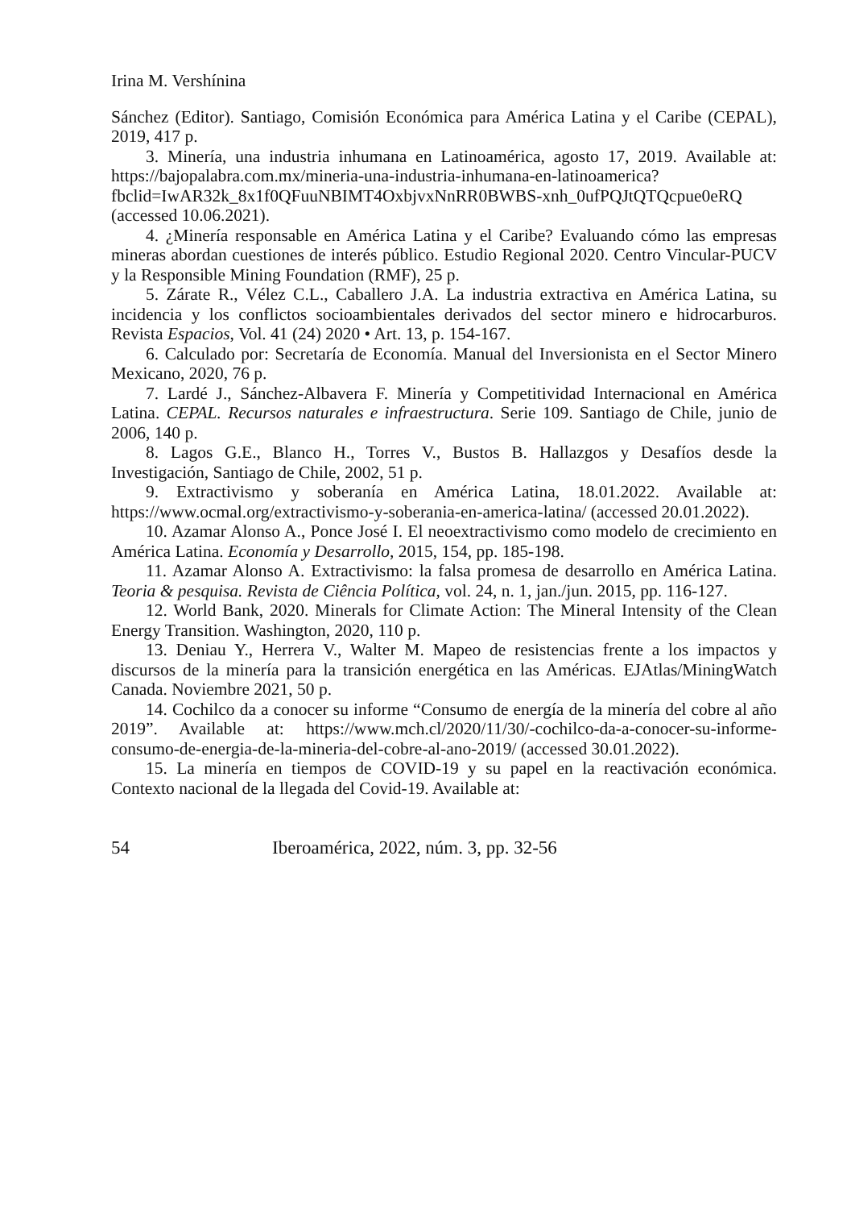Irina M. Vershínina
Sánchez (Editor). Santiago, Comisión Económica para América Latina y el Caribe (CEPAL), 2019, 417 p.
3. Minería, una industria inhumana en Latinoamérica, agosto 17, 2019. Available at: https://bajopalabra.com.mx/mineria-una-industria-inhumana-en-latinoamerica?fbclid=IwAR32k_8x1f0QFuuNBIMT4OxbjvxNnRR0BWBS-xnh_0ufPQJtQTQcpue0eRQ (accessed 10.06.2021).
4. ¿Minería responsable en América Latina y el Caribe? Evaluando cómo las empresas mineras abordan cuestiones de interés público. Estudio Regional 2020. Centro Vincular-PUCV y la Responsible Mining Foundation (RMF), 25 p.
5. Zárate R., Vélez C.L., Caballero J.A. La industria extractiva en América Latina, su incidencia y los conflictos socioambientales derivados del sector minero e hidrocarburos. Revista Espacios, Vol. 41 (24) 2020 • Art. 13, p. 154-167.
6. Calculado por: Secretaría de Economía. Manual del Inversionista en el Sector Minero Mexicano, 2020, 76 p.
7. Lardé J., Sánchez-Albavera F. Minería y Competitividad Internacional en América Latina. CEPAL. Recursos naturales e infraestructura. Serie 109. Santiago de Chile, junio de 2006, 140 p.
8. Lagos G.E., Blanco H., Torres V., Bustos B. Hallazgos y Desafíos desde la Investigación, Santiago de Chile, 2002, 51 p.
9. Extractivismo y soberanía en América Latina, 18.01.2022. Available at: https://www.ocmal.org/extractivismo-y-soberania-en-america-latina/ (accessed 20.01.2022).
10. Azamar Alonso A., Ponce José I. El neoextractivismo como modelo de crecimiento en América Latina. Economía y Desarrollo, 2015, 154, pp. 185-198.
11. Azamar Alonso A. Extractivismo: la falsa promesa de desarrollo en América Latina. Teoria & pesquisa. Revista de Ciência Política, vol. 24, n. 1, jan./jun. 2015, pp. 116-127.
12. World Bank, 2020. Minerals for Climate Action: The Mineral Intensity of the Clean Energy Transition. Washington, 2020, 110 p.
13. Deniau Y., Herrera V., Walter M. Mapeo de resistencias frente a los impactos y discursos de la minería para la transición energética en las Américas. EJAtlas/MiningWatch Canada. Noviembre 2021, 50 p.
14. Cochilco da a conocer su informe “Consumo de energía de la minería del cobre al año 2019”. Available at: https://www.mch.cl/2020/11/30/-cochilco-da-a-conocer-su-informe-consumo-de-energia-de-la-mineria-del-cobre-al-ano-2019/ (accessed 30.01.2022).
15. La minería en tiempos de COVID-19 y su papel en la reactivación económica. Contexto nacional de la llegada del Covid-19. Available at:
54 Iberoamérica, 2022, núm. 3, pp. 32-56